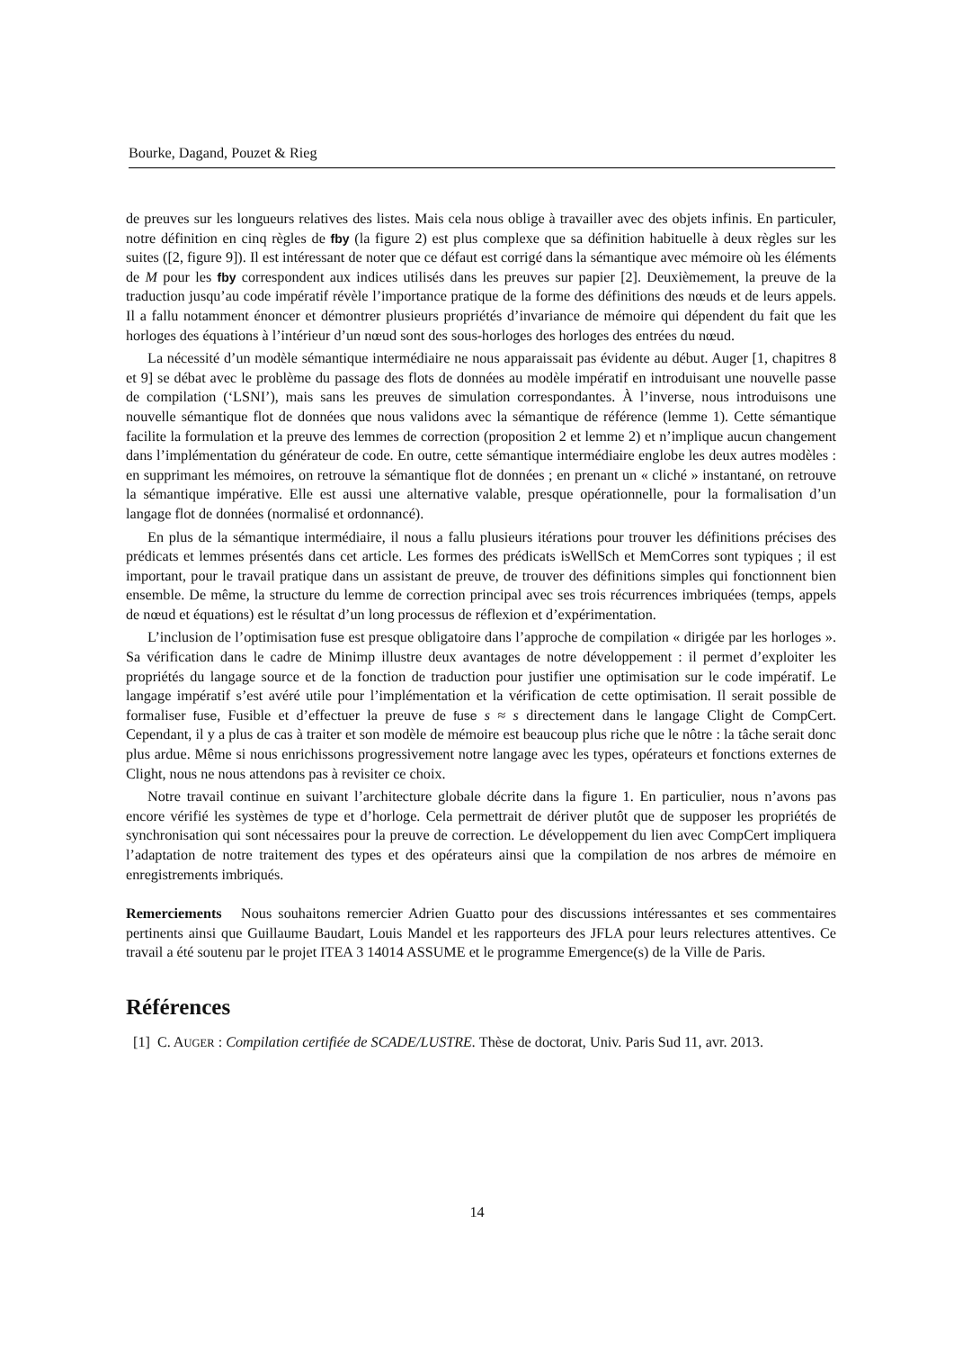Bourke, Dagand, Pouzet & Rieg
de preuves sur les longueurs relatives des listes. Mais cela nous oblige à travailler avec des objets infinis. En particuler, notre définition en cinq règles de fby (la figure 2) est plus complexe que sa définition habituelle à deux règles sur les suites ([2, figure 9]). Il est intéressant de noter que ce défaut est corrigé dans la sémantique avec mémoire où les éléments de M pour les fby correspondent aux indices utilisés dans les preuves sur papier [2]. Deuxièmement, la preuve de la traduction jusqu’au code impératif révèle l’importance pratique de la forme des définitions des nœuds et de leurs appels. Il a fallu notamment énoncer et démontrer plusieurs propriétés d’invariance de mémoire qui dépendent du fait que les horloges des équations à l’intérieur d’un nœud sont des sous-horloges des horloges des entrées du nœud.
La nécessité d’un modèle sémantique intermédiaire ne nous apparaissait pas évidente au début. Auger [1, chapitres 8 et 9] se débat avec le problème du passage des flots de données au modèle impératif en introduisant une nouvelle passe de compilation (‘LSNI’), mais sans les preuves de simulation correspondantes. À l’inverse, nous introduisons une nouvelle sémantique flot de données que nous validons avec la sémantique de référence (lemme 1). Cette sémantique facilite la formulation et la preuve des lemmes de correction (proposition 2 et lemme 2) et n’implique aucun changement dans l’implémentation du générateur de code. En outre, cette sémantique intermédiaire englobe les deux autres modèles : en supprimant les mémoires, on retrouve la sémantique flot de données ; en prenant un « cliché » instantané, on retrouve la sémantique impérative. Elle est aussi une alternative valable, presque opérationnelle, pour la formalisation d’un langage flot de données (normalisé et ordonnancé).
En plus de la sémantique intermédiaire, il nous a fallu plusieurs itérations pour trouver les définitions précises des prédicats et lemmes présentés dans cet article. Les formes des prédicats isWellSch et MemCorres sont typiques ; il est important, pour le travail pratique dans un assistant de preuve, de trouver des définitions simples qui fonctionnent bien ensemble. De même, la structure du lemme de correction principal avec ses trois récurrences imbriquées (temps, appels de nœud et équations) est le résultat d’un long processus de réflexion et d’expérimentation.
L’inclusion de l’optimisation fuse est presque obligatoire dans l’approche de compilation « dirigée par les horloges ». Sa vérification dans le cadre de Minimp illustre deux avantages de notre développement : il permet d’exploiter les propriétés du langage source et de la fonction de traduction pour justifier une optimisation sur le code impératif. Le langage impératif s’est avéré utile pour l’implémentation et la vérification de cette optimisation. Il serait possible de formaliser fuse, Fusible et d’effectuer la preuve de fuse s ≈ s directement dans le langage Clight de CompCert. Cependant, il y a plus de cas à traiter et son modèle de mémoire est beaucoup plus riche que le nôtre : la tâche serait donc plus ardue. Même si nous enrichissons progressivement notre langage avec les types, opérateurs et fonctions externes de Clight, nous ne nous attendons pas à revisiter ce choix.
Notre travail continue en suivant l’architecture globale décrite dans la figure 1. En particulier, nous n’avons pas encore vérifié les systèmes de type et d’horloge. Cela permettrait de dériver plutôt que de supposer les propriétés de synchronisation qui sont nécessaires pour la preuve de correction. Le développement du lien avec CompCert impliquera l’adaptation de notre traitement des types et des opérateurs ainsi que la compilation de nos arbres de mémoire en enregistrements imbriqués.
Remerciements Nous souhaitons remercier Adrien Guatto pour des discussions intéressantes et ses commentaires pertinents ainsi que Guillaume Baudart, Louis Mandel et les rapporteurs des JFLA pour leurs relectures attentives. Ce travail a été soutenu par le projet ITEA 3 14014 ASSUME et le programme Emergence(s) de la Ville de Paris.
Références
[1] C. AUGER : Compilation certifiée de SCADE/LUSTRE. Thèse de doctorat, Univ. Paris Sud 11, avr. 2013.
14